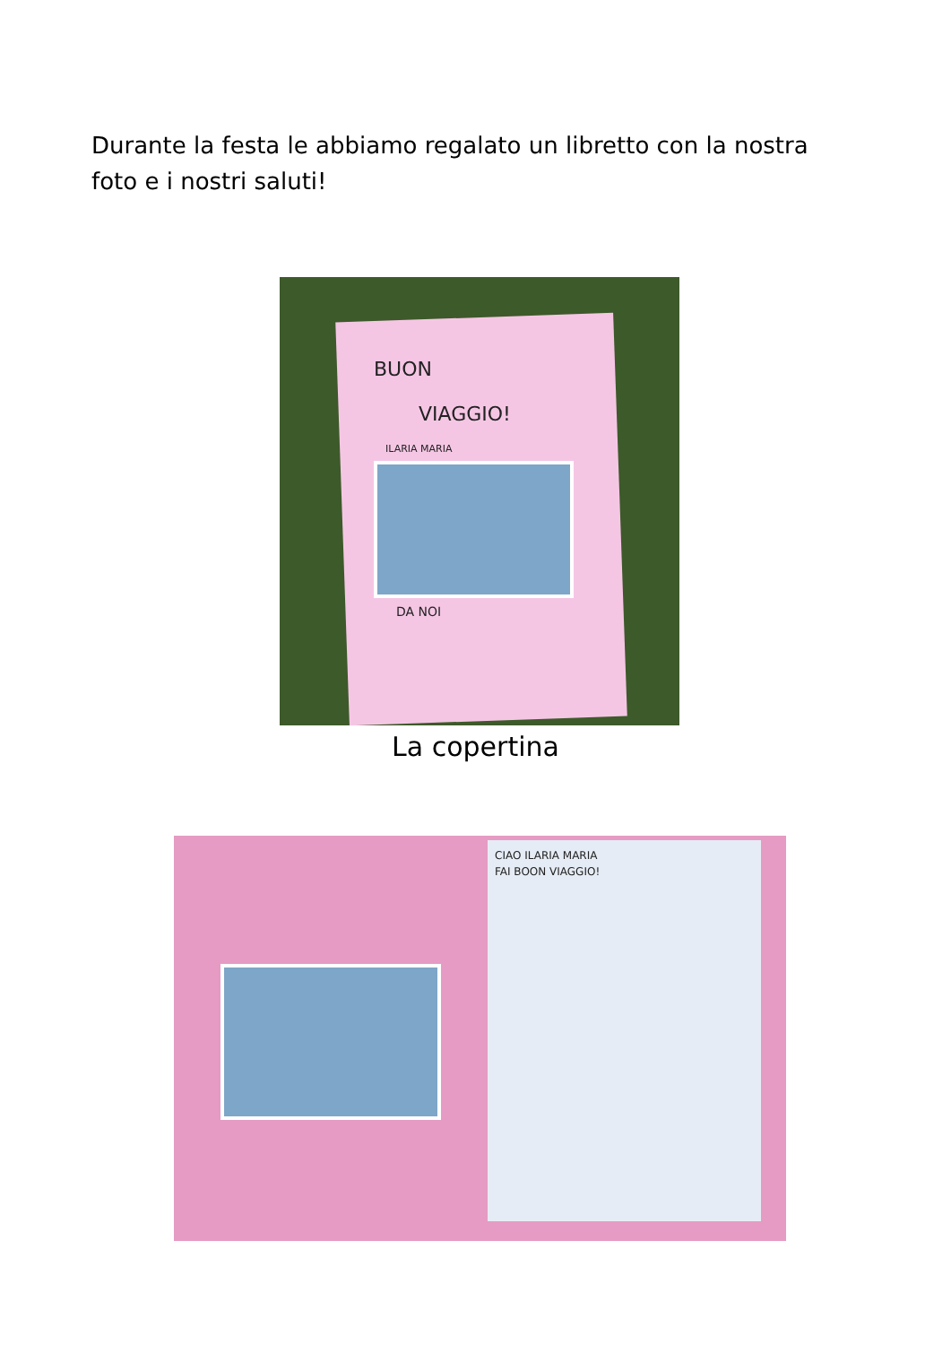Durante la festa le abbiamo regalato un libretto con la nostra foto e i nostri saluti!
BUON
VIAGGIO!
ILARIA MARIA
DA NOI
La copertina
CIAO ILARIA MARIA
FAI BOON VIAGGIO!